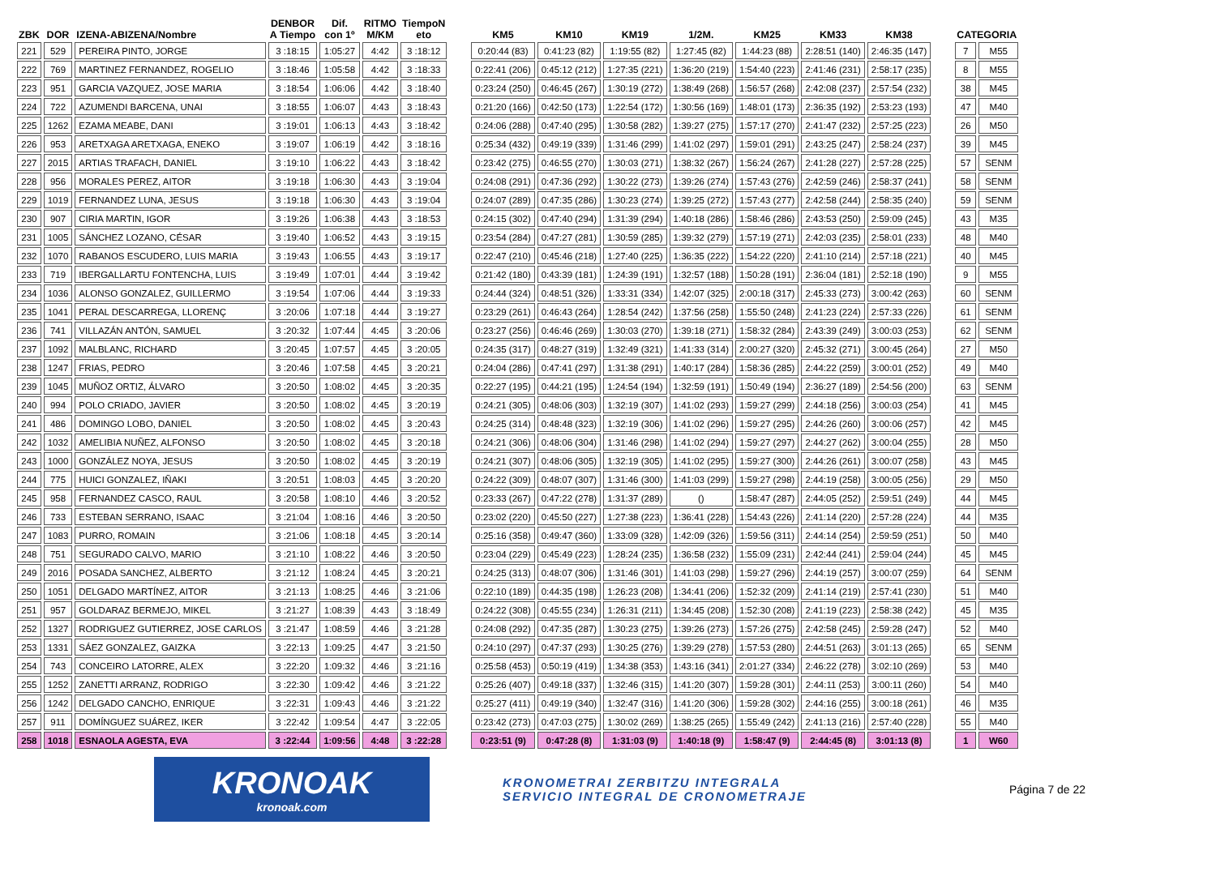| ZBK | DOR | IZENA-ABIZENA/Nombre | DENBOR A Tiempo | Dif. con 1º | RITMO M/KM | TiempoN eto | | KM5 | KM10 | KM19 | 1/2M. | KM25 | KM33 | KM38 | | CATEGORIA | |
| --- | --- | --- | --- | --- | --- | --- | --- | --- | --- | --- | --- | --- | --- | --- | --- | --- | --- |
| 221 | 529 | PEREIRA PINTO, JORGE | 3 :18:15 | 1:05:27 | 4:42 | 3 :18:12 | | 0:20:44 (83) | 0:41:23 (82) | 1:19:55 (82) | 1:27:45 (82) | 1:44:23 (88) | 2:28:51 (140) | 2:46:35 (147) | | 7 | M55 |
| 222 | 769 | MARTINEZ FERNANDEZ, ROGELIO | 3 :18:46 | 1:05:58 | 4:42 | 3 :18:33 | | 0:22:41 (206) | 0:45:12 (212) | 1:27:35 (221) | 1:36:20 (219) | 1:54:40 (223) | 2:41:46 (231) | 2:58:17 (235) | | 8 | M55 |
| 223 | 951 | GARCIA VAZQUEZ, JOSE MARIA | 3 :18:54 | 1:06:06 | 4:42 | 3 :18:40 | | 0:23:24 (250) | 0:46:45 (267) | 1:30:19 (272) | 1:38:49 (268) | 1:56:57 (268) | 2:42:08 (237) | 2:57:54 (232) | | 38 | M45 |
| 224 | 722 | AZUMENDI BARCENA, UNAI | 3 :18:55 | 1:06:07 | 4:43 | 3 :18:43 | | 0:21:20 (166) | 0:42:50 (173) | 1:22:54 (172) | 1:30:56 (169) | 1:48:01 (173) | 2:36:35 (192) | 2:53:23 (193) | | 47 | M40 |
| 225 | 1262 | EZAMA MEABE, DANI | 3 :19:01 | 1:06:13 | 4:43 | 3 :18:42 | | 0:24:06 (288) | 0:47:40 (295) | 1:30:58 (282) | 1:39:27 (275) | 1:57:17 (270) | 2:41:47 (232) | 2:57:25 (223) | | 26 | M50 |
| 226 | 953 | ARETXAGA ARETXAGA, ENEKO | 3 :19:07 | 1:06:19 | 4:42 | 3 :18:16 | | 0:25:34 (432) | 0:49:19 (339) | 1:31:46 (299) | 1:41:02 (297) | 1:59:01 (291) | 2:43:25 (247) | 2:58:24 (237) | | 39 | M45 |
| 227 | 2015 | ARTIAS TRAFACH, DANIEL | 3 :19:10 | 1:06:22 | 4:43 | 3 :18:42 | | 0:23:42 (275) | 0:46:55 (270) | 1:30:03 (271) | 1:38:32 (267) | 1:56:24 (267) | 2:41:28 (227) | 2:57:28 (225) | | 57 | SENM |
| 228 | 956 | MORALES PEREZ, AITOR | 3 :19:18 | 1:06:30 | 4:43 | 3 :19:04 | | 0:24:08 (291) | 0:47:36 (292) | 1:30:22 (273) | 1:39:26 (274) | 1:57:43 (276) | 2:42:59 (246) | 2:58:37 (241) | | 58 | SENM |
| 229 | 1019 | FERNANDEZ LUNA, JESUS | 3 :19:18 | 1:06:30 | 4:43 | 3 :19:04 | | 0:24:07 (289) | 0:47:35 (286) | 1:30:23 (274) | 1:39:25 (272) | 1:57:43 (277) | 2:42:58 (244) | 2:58:35 (240) | | 59 | SENM |
| 230 | 907 | CIRIA MARTIN, IGOR | 3 :19:26 | 1:06:38 | 4:43 | 3 :18:53 | | 0:24:15 (302) | 0:47:40 (294) | 1:31:39 (294) | 1:40:18 (286) | 1:58:46 (286) | 2:43:53 (250) | 2:59:09 (245) | | 43 | M35 |
| 231 | 1005 | SÁNCHEZ LOZANO, CÉSAR | 3 :19:40 | 1:06:52 | 4:43 | 3 :19:15 | | 0:23:54 (284) | 0:47:27 (281) | 1:30:59 (285) | 1:39:32 (279) | 1:57:19 (271) | 2:42:03 (235) | 2:58:01 (233) | | 48 | M40 |
| 232 | 1070 | RABANOS ESCUDERO, LUIS MARIA | 3 :19:43 | 1:06:55 | 4:43 | 3 :19:17 | | 0:22:47 (210) | 0:45:46 (218) | 1:27:40 (225) | 1:36:35 (222) | 1:54:22 (220) | 2:41:10 (214) | 2:57:18 (221) | | 40 | M45 |
| 233 | 719 | IBERGALLARTU FONTENCHA, LUIS | 3 :19:49 | 1:07:01 | 4:44 | 3 :19:42 | | 0:21:42 (180) | 0:43:39 (181) | 1:24:39 (191) | 1:32:57 (188) | 1:50:28 (191) | 2:36:04 (181) | 2:52:18 (190) | | 9 | M55 |
| 234 | 1036 | ALONSO GONZALEZ, GUILLERMO | 3 :19:54 | 1:07:06 | 4:44 | 3 :19:33 | | 0:24:44 (324) | 0:48:51 (326) | 1:33:31 (334) | 1:42:07 (325) | 2:00:18 (317) | 2:45:33 (273) | 3:00:42 (263) | | 60 | SENM |
| 235 | 1041 | PERAL DESCARREGA, LLORENÇ | 3 :20:06 | 1:07:18 | 4:44 | 3 :19:27 | | 0:23:29 (261) | 0:46:43 (264) | 1:28:54 (242) | 1:37:56 (258) | 1:55:50 (248) | 2:41:23 (224) | 2:57:33 (226) | | 61 | SENM |
| 236 | 741 | VILLAZÁN ANTÓN, SAMUEL | 3 :20:32 | 1:07:44 | 4:45 | 3 :20:06 | | 0:23:27 (256) | 0:46:46 (269) | 1:30:03 (270) | 1:39:18 (271) | 1:58:32 (284) | 2:43:39 (249) | 3:00:03 (253) | | 62 | SENM |
| 237 | 1092 | MALBLANC, RICHARD | 3 :20:45 | 1:07:57 | 4:45 | 3 :20:05 | | 0:24:35 (317) | 0:48:27 (319) | 1:32:49 (321) | 1:41:33 (314) | 2:00:27 (320) | 2:45:32 (271) | 3:00:45 (264) | | 27 | M50 |
| 238 | 1247 | FRIAS, PEDRO | 3 :20:46 | 1:07:58 | 4:45 | 3 :20:21 | | 0:24:04 (286) | 0:47:41 (297) | 1:31:38 (291) | 1:40:17 (284) | 1:58:36 (285) | 2:44:22 (259) | 3:00:01 (252) | | 49 | M40 |
| 239 | 1045 | MUÑOZ ORTIZ, ÁLVARO | 3 :20:50 | 1:08:02 | 4:45 | 3 :20:35 | | 0:22:27 (195) | 0:44:21 (195) | 1:24:54 (194) | 1:32:59 (191) | 1:50:49 (194) | 2:36:27 (189) | 2:54:56 (200) | | 63 | SENM |
| 240 | 994 | POLO CRIADO, JAVIER | 3 :20:50 | 1:08:02 | 4:45 | 3 :20:19 | | 0:24:21 (305) | 0:48:06 (303) | 1:32:19 (307) | 1:41:02 (293) | 1:59:27 (299) | 2:44:18 (256) | 3:00:03 (254) | | 41 | M45 |
| 241 | 486 | DOMINGO LOBO, DANIEL | 3 :20:50 | 1:08:02 | 4:45 | 3 :20:43 | | 0:24:25 (314) | 0:48:48 (323) | 1:32:19 (306) | 1:41:02 (296) | 1:59:27 (295) | 2:44:26 (260) | 3:00:06 (257) | | 42 | M45 |
| 242 | 1032 | AMELIBIA NUÑEZ, ALFONSO | 3 :20:50 | 1:08:02 | 4:45 | 3 :20:18 | | 0:24:21 (306) | 0:48:06 (304) | 1:31:46 (298) | 1:41:02 (294) | 1:59:27 (297) | 2:44:27 (262) | 3:00:04 (255) | | 28 | M50 |
| 243 | 1000 | GONZÁLEZ NOYA, JESUS | 3 :20:50 | 1:08:02 | 4:45 | 3 :20:19 | | 0:24:21 (307) | 0:48:06 (305) | 1:32:19 (305) | 1:41:02 (295) | 1:59:27 (300) | 2:44:26 (261) | 3:00:07 (258) | | 43 | M45 |
| 244 | 775 | HUICI GONZALEZ, IÑAKI | 3 :20:51 | 1:08:03 | 4:45 | 3 :20:20 | | 0:24:22 (309) | 0:48:07 (307) | 1:31:46 (300) | 1:41:03 (299) | 1:59:27 (298) | 2:44:19 (258) | 3:00:05 (256) | | 29 | M50 |
| 245 | 958 | FERNANDEZ CASCO, RAUL | 3 :20:58 | 1:08:10 | 4:46 | 3 :20:52 | | 0:23:33 (267) | 0:47:22 (278) | 1:31:37 (289) | () | 1:58:47 (287) | 2:44:05 (252) | 2:59:51 (249) | | 44 | M45 |
| 246 | 733 | ESTEBAN SERRANO, ISAAC | 3 :21:04 | 1:08:16 | 4:46 | 3 :20:50 | | 0:23:02 (220) | 0:45:50 (227) | 1:27:38 (223) | 1:36:41 (228) | 1:54:43 (226) | 2:41:14 (220) | 2:57:28 (224) | | 44 | M35 |
| 247 | 1083 | PURRO, ROMAIN | 3 :21:06 | 1:08:18 | 4:45 | 3 :20:14 | | 0:25:16 (358) | 0:49:47 (360) | 1:33:09 (328) | 1:42:09 (326) | 1:59:56 (311) | 2:44:14 (254) | 2:59:59 (251) | | 50 | M40 |
| 248 | 751 | SEGURADO CALVO, MARIO | 3 :21:10 | 1:08:22 | 4:46 | 3 :20:50 | | 0:23:04 (229) | 0:45:49 (223) | 1:28:24 (235) | 1:36:58 (232) | 1:55:09 (231) | 2:42:44 (241) | 2:59:04 (244) | | 45 | M45 |
| 249 | 2016 | POSADA SANCHEZ, ALBERTO | 3 :21:12 | 1:08:24 | 4:45 | 3 :20:21 | | 0:24:25 (313) | 0:48:07 (306) | 1:31:46 (301) | 1:41:03 (298) | 1:59:27 (296) | 2:44:19 (257) | 3:00:07 (259) | | 64 | SENM |
| 250 | 1051 | DELGADO MARTÍNEZ, AITOR | 3 :21:13 | 1:08:25 | 4:46 | 3 :21:06 | | 0:22:10 (189) | 0:44:35 (198) | 1:26:23 (208) | 1:34:41 (206) | 1:52:32 (209) | 2:41:14 (219) | 2:57:41 (230) | | 51 | M40 |
| 251 | 957 | GOLDARAZ BERMEJO, MIKEL | 3 :21:27 | 1:08:39 | 4:43 | 3 :18:49 | | 0:24:22 (308) | 0:45:55 (234) | 1:26:31 (211) | 1:34:45 (208) | 1:52:30 (208) | 2:41:19 (223) | 2:58:38 (242) | | 45 | M35 |
| 252 | 1327 | RODRIGUEZ GUTIERREZ, JOSE CARLOS | 3 :21:47 | 1:08:59 | 4:46 | 3 :21:28 | | 0:24:08 (292) | 0:47:35 (287) | 1:30:23 (275) | 1:39:26 (273) | 1:57:26 (275) | 2:42:58 (245) | 2:59:28 (247) | | 52 | M40 |
| 253 | 1331 | SÁEZ GONZALEZ, GAIZKA | 3 :22:13 | 1:09:25 | 4:47 | 3 :21:50 | | 0:24:10 (297) | 0:47:37 (293) | 1:30:25 (276) | 1:39:29 (278) | 1:57:53 (280) | 2:44:51 (263) | 3:01:13 (265) | | 65 | SENM |
| 254 | 743 | CONCEIRO LATORRE, ALEX | 3 :22:20 | 1:09:32 | 4:46 | 3 :21:16 | | 0:25:58 (453) | 0:50:19 (419) | 1:34:38 (353) | 1:43:16 (341) | 2:01:27 (334) | 2:46:22 (278) | 3:02:10 (269) | | 53 | M40 |
| 255 | 1252 | ZANETTI ARRANZ, RODRIGO | 3 :22:30 | 1:09:42 | 4:46 | 3 :21:22 | | 0:25:26 (407) | 0:49:18 (337) | 1:32:46 (315) | 1:41:20 (307) | 1:59:28 (301) | 2:44:11 (253) | 3:00:11 (260) | | 54 | M40 |
| 256 | 1242 | DELGADO CANCHO, ENRIQUE | 3 :22:31 | 1:09:43 | 4:46 | 3 :21:22 | | 0:25:27 (411) | 0:49:19 (340) | 1:32:47 (316) | 1:41:20 (306) | 1:59:28 (302) | 2:44:16 (255) | 3:00:18 (261) | | 46 | M35 |
| 257 | 911 | DOMÍNGUEZ SUÁREZ, IKER | 3 :22:42 | 1:09:54 | 4:47 | 3 :22:05 | | 0:23:42 (273) | 0:47:03 (275) | 1:30:02 (269) | 1:38:25 (265) | 1:55:49 (242) | 2:41:13 (216) | 2:57:40 (228) | | 55 | M40 |
| 258 | 1018 | ESNAOLA AGESTA, EVA | 3 :22:44 | 1:09:56 | 4:48 | 3 :22:28 | | 0:23:51 (9) | 0:47:28 (8) | 1:31:03 (9) | 1:40:18 (9) | 1:58:47 (9) | 2:44:45 (8) | 3:01:13 (8) | | 1 | W60 |
KRONOAK
kronoak.com
KRONOMETRAI ZERBITZU INTEGRALA
SERVICIO INTEGRAL DE CRONOMETRAJE
Página 7 de 22